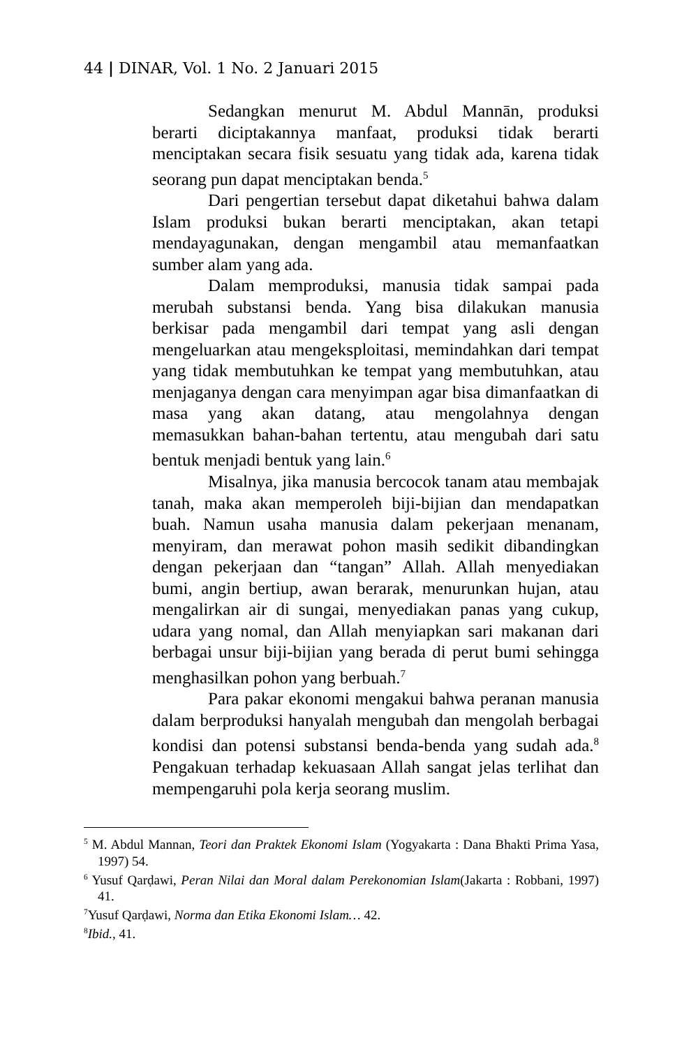44 | DINAR, Vol. 1 No. 2 Januari 2015
Sedangkan menurut M. Abdul Mannān, produksi berarti diciptakannya manfaat, produksi tidak berarti menciptakan secara fisik sesuatu yang tidak ada, karena tidak seorang pun dapat menciptakan benda.<sup>5</sup>
Dari pengertian tersebut dapat diketahui bahwa dalam Islam produksi bukan berarti menciptakan, akan tetapi mendayagunakan, dengan mengambil atau memanfaatkan sumber alam yang ada.
Dalam memproduksi, manusia tidak sampai pada merubah substansi benda. Yang bisa dilakukan manusia berkisar pada mengambil dari tempat yang asli dengan mengeluarkan atau mengeksploitasi, memindahkan dari tempat yang tidak membutuhkan ke tempat yang membutuhkan, atau menjaganya dengan cara menyimpan agar bisa dimanfaatkan di masa yang akan datang, atau mengolahnya dengan memasukkan bahan-bahan tertentu, atau mengubah dari satu bentuk menjadi bentuk yang lain.<sup>6</sup>
Misalnya, jika manusia bercocok tanam atau membajak tanah, maka akan memperoleh biji-bijian dan mendapatkan buah. Namun usaha manusia dalam pekerjaan menanam, menyiram, dan merawat pohon masih sedikit dibandingkan dengan pekerjaan dan “tangan” Allah. Allah menyediakan bumi, angin bertiup, awan berarak, menurunkan hujan, atau mengalirkan air di sungai, menyediakan panas yang cukup, udara yang nomal, dan Allah menyiapkan sari makanan dari berbagai unsur biji-bijian yang berada di perut bumi sehingga menghasilkan pohon yang berbuah.<sup>7</sup>
Para pakar ekonomi mengakui bahwa peranan manusia dalam berproduksi hanyalah mengubah dan mengolah berbagai kondisi dan potensi substansi benda-benda yang sudah ada.<sup>8</sup> Pengakuan terhadap kekuasaan Allah sangat jelas terlihat dan mempengaruhi pola kerja seorang muslim.
<sup>5</sup> M. Abdul Mannan, Teori dan Praktek Ekonomi Islam (Yogyakarta : Dana Bhakti Prima Yasa, 1997) 54.
<sup>6</sup> Yusuf Qarḍawi, Peran Nilai dan Moral dalam Perekonomian Islam(Jakarta : Robbani, 1997) 41.
<sup>7</sup> Yusuf Qarḍawi, Norma dan Etika Ekonomi Islam… 42.
<sup>8</sup> Ibid., 41.